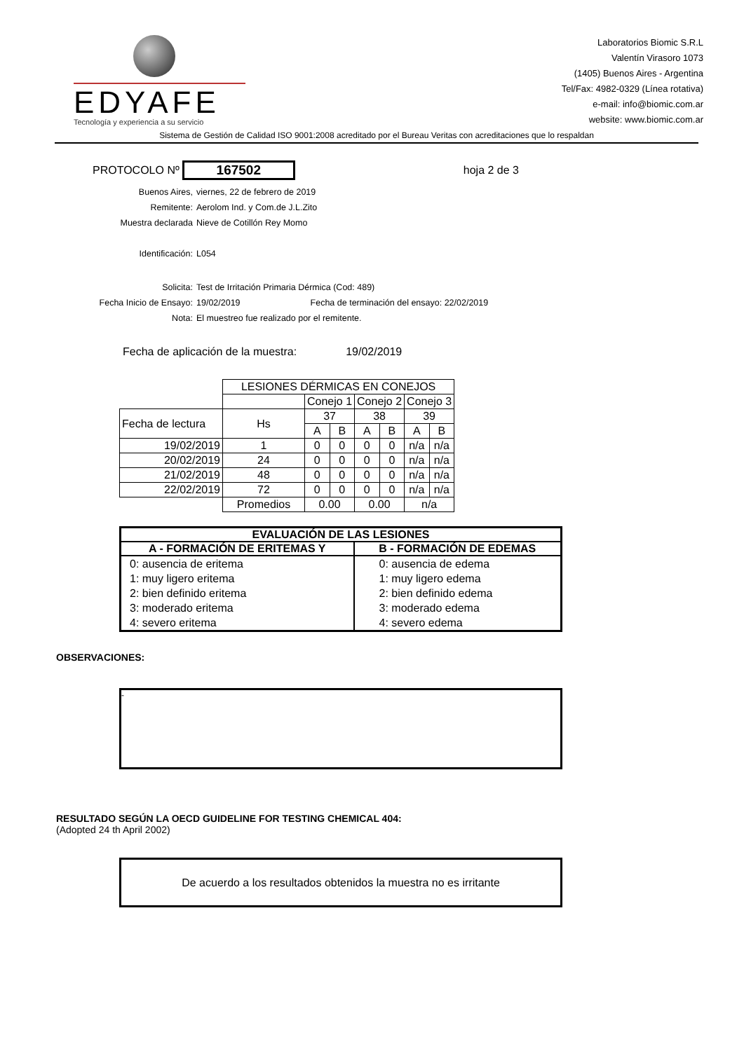EDYAFE
Tecnología y experiencia a su servicio
Laboratorios Biomic S.R.L
Valentín Virasoro 1073
(1405) Buenos Aires - Argentina
Tel/Fax: 4982-0329 (Línea rotativa)
e-mail: info@biomic.com.ar
website: www.biomic.com.ar
Sistema de Gestión de Calidad ISO 9001:2008 acreditado por el Bureau Veritas con acreditaciones que lo respaldan
PROTOCOLO Nº 167502 hoja 2 de 3
Buenos Aires, viernes, 22 de febrero de 2019
Remitente: Aerolom Ind. y Com.de J.L.Zito
Muestra declarada Nieve de Cotillón Rey Momo
Identificación: L054
Solicita: Test de Irritación Primaria Dérmica (Cod: 489)
Fecha Inicio de Ensayo: 19/02/2019 Fecha de terminación del ensayo: 22/02/2019
Nota: El muestreo fue realizado por el remitente.
Fecha de aplicación de la muestra: 19/02/2019
| | LESIONES DÉRMICAS EN CONEJOS | | | | | | |
| | | Conejo 1 | | Conejo 2 | | Conejo 3 | |
| Fecha de lectura | Hs | 37 | | 38 | | 39 | |
| | | A | B | A | B | A | B |
| 19/02/2019 | 1 | 0 | 0 | 0 | 0 | n/a | n/a |
| 20/02/2019 | 24 | 0 | 0 | 0 | 0 | n/a | n/a |
| 21/02/2019 | 48 | 0 | 0 | 0 | 0 | n/a | n/a |
| 22/02/2019 | 72 | 0 | 0 | 0 | 0 | n/a | n/a |
| | Promedios | 0.00 | | 0.00 | | n/a | |
| EVALUACIÓN DE LAS LESIONES | |
| --- | --- |
| A - FORMACIÓN DE ERITEMAS Y | B - FORMACIÓN DE EDEMAS |
| 0: ausencia de eritema 1: muy ligero eritema 2: bien definido eritema 3: moderado eritema 4: severo eritema | 0: ausencia de edema 1: muy ligero edema 2: bien definido edema 3: moderado edema 4: severo edema |
OBSERVACIONES:
-
RESULTADO SEGÚN LA OECD GUIDELINE FOR TESTING CHEMICAL 404:
(Adopted 24 th April 2002)
De acuerdo a los resultados obtenidos la muestra no es irritante